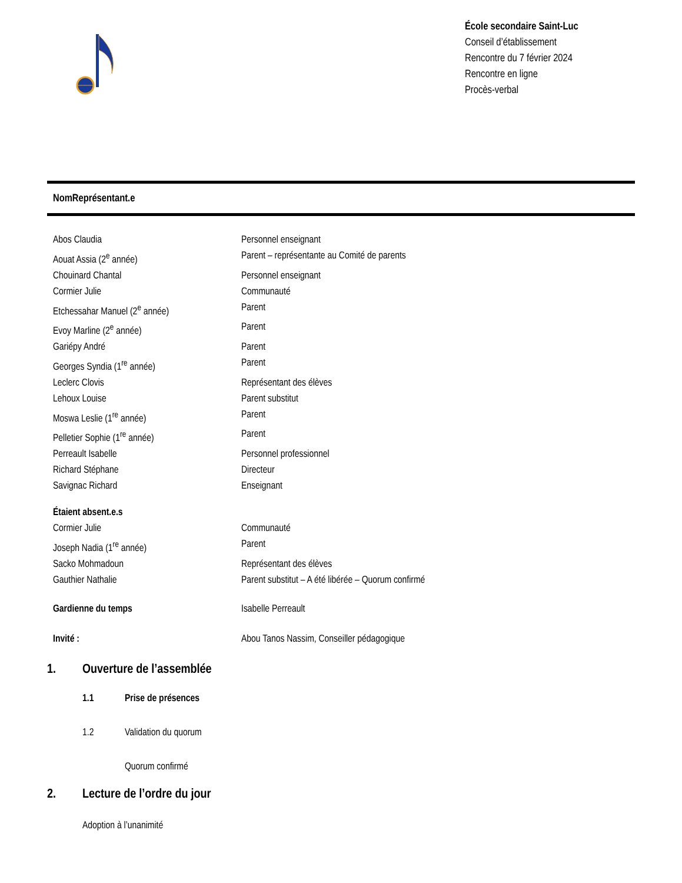École secondaire Saint-Luc
Conseil d’établissement
Rencontre du 7 février 2024
Rencontre en ligne
Procès-verbal
| Nom | Représentant.e |
| --- | --- |
| Abos Claudia | Personnel enseignant |
| Aouat Assia (2<sup>e</sup> année) | Parent – représentante au Comité de parents |
| Chouinard Chantal | Personnel enseignant |
| Cormier Julie | Communauté |
| Etchessahar Manuel (2<sup>e</sup> année) | Parent |
| Evoy Marline (2<sup>e</sup> année) | Parent |
| Gariépy André | Parent |
| Georges Syndia (1<sup>re</sup> année) | Parent |
| Leclerc Clovis | Représentant des élèves |
| Lehoux Louise | Parent substitut |
| Moswa Leslie (1<sup>re</sup> année) | Parent |
| Pelletier Sophie (1<sup>re</sup> année) | Parent |
| Perreault Isabelle | Personnel professionnel |
| Richard Stéphane | Directeur |
| Savignac Richard | Enseignant |
| Étaient absent.e.s | |
| Cormier Julie | Communauté |
| Joseph Nadia (1<sup>re</sup> année) | Parent |
| Sacko Mohmadoun | Représentant des élèves |
| Gauthier Nathalie | Parent substitut – A été libérée – Quorum confirmé |
| Gardienne du temps | Isabelle Perreault |
| Invité : | Abou Tanos Nassim, Conseiller pédagogique |
1. Ouverture de l’assemblée
1.1 Prise de présences
1.2 Validation du quorum
Quorum confirmé
2. Lecture de l’ordre du jour
Adoption à l’unanimité